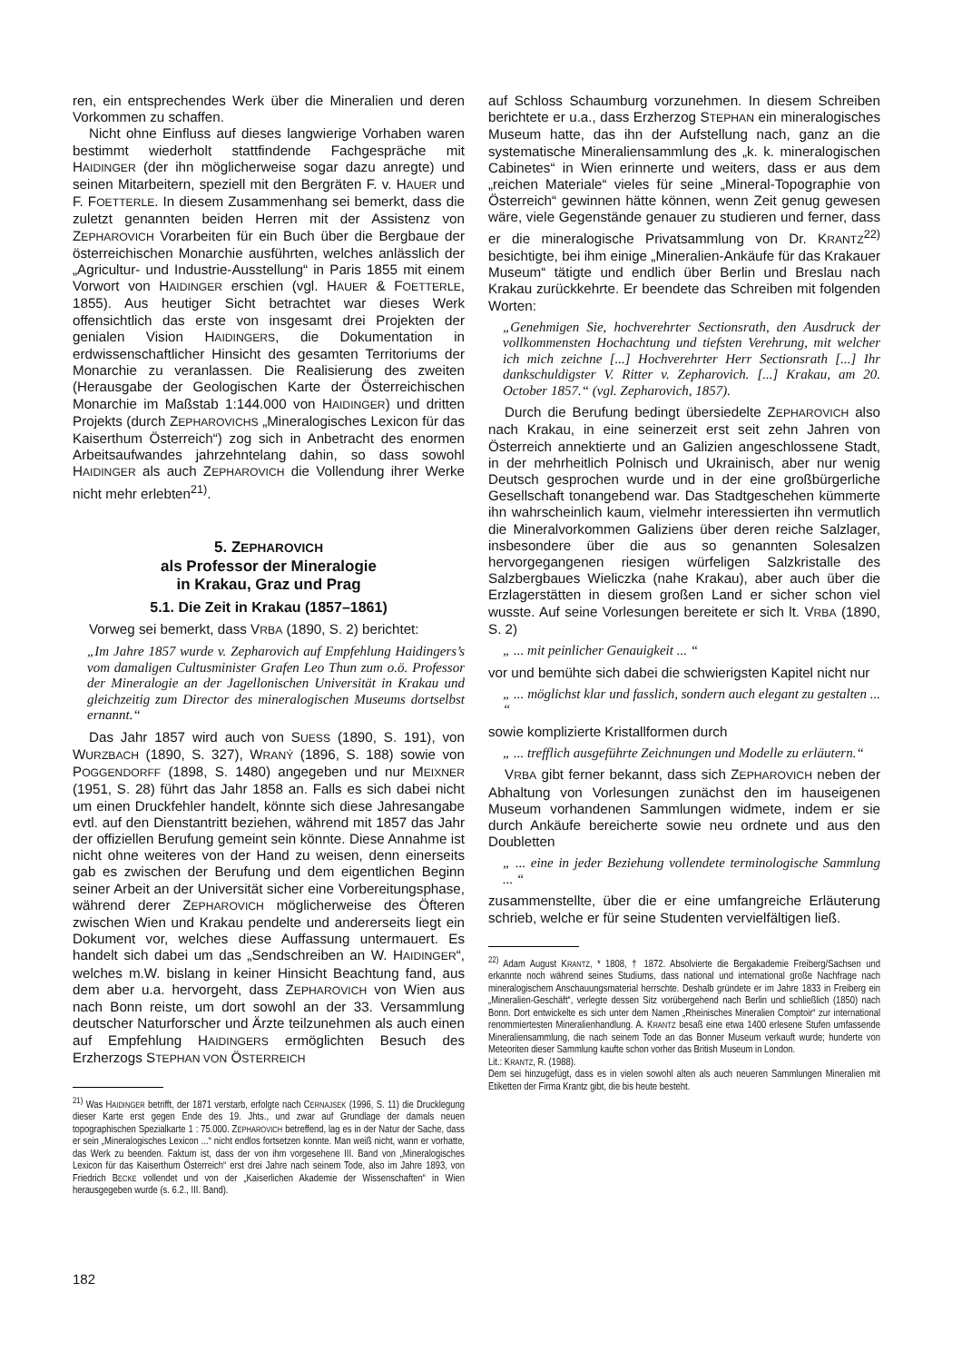ren, ein entsprechendes Werk über die Mineralien und deren Vorkommen zu schaffen.
Nicht ohne Einfluss auf dieses langwierige Vorhaben waren bestimmt wiederholt stattfindende Fachgespräche mit HAIDINGER (der ihn möglicherweise sogar dazu anregte) und seinen Mitarbeitern, speziell mit den Bergräten F. v. HAUER und F. FOETTERLE. In diesem Zusammenhang sei bemerkt, dass die zuletzt genannten beiden Herren mit der Assistenz von ZEPHAROVICH Vorarbeiten für ein Buch über die Bergbaue der österreichischen Monarchie ausführten, welches anlässlich der „Agricultur- und Industrie-Ausstellung“ in Paris 1855 mit einem Vorwort von HAIDINGER erschien (vgl. HAUER & FOETTERLE, 1855). Aus heutiger Sicht betrachtet war dieses Werk offensichtlich das erste von insgesamt drei Projekten der genialen Vision HAIDINGERS, die Dokumentation in erdwissenschaftlicher Hinsicht des gesamten Territoriums der Monarchie zu veranlassen. Die Realisierung des zweiten (Herausgabe der Geologischen Karte der Österreichischen Monarchie im Maßstab 1:144.000 von HAIDINGER) und dritten Projekts (durch ZEPHAROVICHS „Mineralogisches Lexicon für das Kaiserthum Österreich“) zog sich in Anbetracht des enormen Arbeitsaufwandes jahrzehntelang dahin, so dass sowohl HAIDINGER als auch ZEPHAROVICH die Vollendung ihrer Werke nicht mehr erlebten<sup>21)</sup>.
5. ZEPHAROVICH
als Professor der Mineralogie
in Krakau, Graz und Prag
5.1. Die Zeit in Krakau (1857–1861)
Vorweg sei bemerkt, dass VRBA (1890, S. 2) berichtet:
„Im Jahre 1857 wurde v. Zepharovich auf Empfehlung Haidingers’s vom damaligen Cultusminister Grafen Leo Thun zum o.ö. Professor der Mineralogie an der Jagellonischen Universität in Krakau und gleichzeitig zum Director des mineralogischen Museums dortselbst ernannt.“
Das Jahr 1857 wird auch von SUESS (1890, S. 191), von WURZBACH (1890, S. 327), WRANÝ (1896, S. 188) sowie von POGGENDORFF (1898, S. 1480) angegeben und nur MEIXNER (1951, S. 28) führt das Jahr 1858 an. Falls es sich dabei nicht um einen Druckfehler handelt, könnte sich diese Jahresangabe evtl. auf den Dienstantritt beziehen, während mit 1857 das Jahr der offiziellen Berufung gemeint sein könnte. Diese Annahme ist nicht ohne weiteres von der Hand zu weisen, denn einerseits gab es zwischen der Berufung und dem eigentlichen Beginn seiner Arbeit an der Universität sicher eine Vorbereitungsphase, während derer ZEPHAROVICH möglicherweise des Öfteren zwischen Wien und Krakau pendelte und andererseits liegt ein Dokument vor, welches diese Auffassung untermauert. Es handelt sich dabei um das „Sendschreiben an W. HAIDINGER“, welches m.W. bislang in keiner Hinsicht Beachtung fand, aus dem aber u.a. hervorgeht, dass ZEPHAROVICH von Wien aus nach Bonn reiste, um dort sowohl an der 33. Versammlung deutscher Naturforscher und Ärzte teilzunehmen als auch einen auf Empfehlung HAIDINGERS ermöglichten Besuch des Erzherzogs STEPHAN VON ÖSTERREICH
<sup>21)</sup> Was HAIDINGER betrifft, der 1871 verstarb, erfolgte nach CERNAJSEK (1996, S. 11) die Drucklegung dieser Karte erst gegen Ende des 19. Jhts., und zwar auf Grundlage der damals neuen topographischen Spezialkarte 1 : 75.000. ZEPHAROVICH betreffend, lag es in der Natur der Sache, dass er sein „Mineralogisches Lexicon ...“ nicht endlos fortsetzen konnte. Man weiß nicht, wann er vorhatte, das Werk zu beenden. Faktum ist, dass der von ihm vorgesehene III. Band von „Mineralogisches Lexicon für das Kaiserthum Österreich“ erst drei Jahre nach seinem Tode, also im Jahre 1893, von Friedrich BECKE vollendet und von der „Kaiserlichen Akademie der Wissenschaften“ in Wien herausgegeben wurde (s. 6.2., III. Band).
auf Schloss Schaumburg vorzunehmen. In diesem Schreiben berichtete er u.a., dass Erzherzog STEPHAN ein mineralogisches Museum hatte, das ihn der Aufstellung nach, ganz an die systematische Mineraliensammlung des „k. k. mineralogischen Cabinetes“ in Wien erinnerte und weiters, dass er aus dem „reichen Materiale“ vieles für seine „Mineral-Topographie von Österreich“ gewinnen hätte können, wenn Zeit genug gewesen wäre, viele Gegenstände genauer zu studieren und ferner, dass er die mineralogische Privatsammlung von Dr. KRANTZ<sup>22)</sup> besichtigte, bei ihm einige „Mineralien-Ankäufe für das Krakauer Museum“ tätigte und endlich über Berlin und Breslau nach Krakau zurückkehrte. Er beendete das Schreiben mit folgenden Worten:
„Genehmigen Sie, hochverehrter Sectionsrath, den Ausdruck der vollkommensten Hochachtung und tiefsten Verehrung, mit welcher ich mich zeichne [...] Hochverehrter Herr Sectionsrath [...] Ihr dankschuldigster V. Ritter v. Zepharovich. [...] Krakau, am 20. October 1857.“ (vgl. Zepharovich, 1857).
Durch die Berufung bedingt übersiedelte ZEPHAROVICH also nach Krakau, in eine seinerzeit erst seit zehn Jahren von Österreich annektierte und an Galizien angeschlossene Stadt, in der mehrheitlich Polnisch und Ukrainisch, aber nur wenig Deutsch gesprochen wurde und in der eine großbürgerliche Gesellschaft tonangebend war. Das Stadtgeschehen kümmerte ihn wahrscheinlich kaum, vielmehr interessierten ihn vermutlich die Mineralvorkommen Galiziens über deren reiche Salzlager, insbesondere über die aus so genannten Solesalzen hervorgegangenen riesigen würfeligen Salzkristalle des Salzbergbaues Wieliczka (nahe Krakau), aber auch über die Erzlagerstätten in diesem großen Land er sicher schon viel wusste. Auf seine Vorlesungen bereitete er sich lt. VRBA (1890, S. 2)
„ ... mit peinlicher Genauigkeit ... “
vor und bemühte sich dabei die schwierigsten Kapitel nicht nur
„ ... möglichst klar und fasslich, sondern auch elegant zu gestalten ... “
sowie komplizierte Kristallformen durch
„ ... trefflich ausgeführte Zeichnungen und Modelle zu erläutern.“
VRBA gibt ferner bekannt, dass sich ZEPHAROVICH neben der Abhaltung von Vorlesungen zunächst den im hauseigenen Museum vorhandenen Sammlungen widmete, indem er sie durch Ankäufe bereicherte sowie neu ordnete und aus den Doubletten
„ ... eine in jeder Beziehung vollendete terminologische Sammlung ... “
zusammenstellte, über die er eine umfangreiche Erläuterung schrieb, welche er für seine Studenten vervielfältigen ließ.
<sup>22)</sup> Adam August KRANTZ, * 1808, † 1872. Absolvierte die Bergakademie Freiberg/Sachsen und erkannte noch während seines Studiums, dass national und international große Nachfrage nach mineralogischem Anschauungsmaterial herrschte. Deshalb gründete er im Jahre 1833 in Freiberg ein „Mineralien-Geschäft“, verlegte dessen Sitz vorübergehend nach Berlin und schließlich (1850) nach Bonn. Dort entwickelte es sich unter dem Namen „Rheinisches Mineralien Comptoir“ zur international renommiertesten Mineralienhandlung. A. KRANTZ besaß eine etwa 1400 erlesene Stufen umfassende Mineraliensammlung, die nach seinem Tode an das Bonner Museum verkauft wurde; hunderte von Meteoriten dieser Sammlung kaufte schon vorher das British Museum in London.
Lit.: KRANTZ, R. (1988).
Dem sei hinzugefügt, dass es in vielen sowohl alten als auch neueren Sammlungen Mineralien mit Etiketten der Firma Krantz gibt, die bis heute besteht.
182